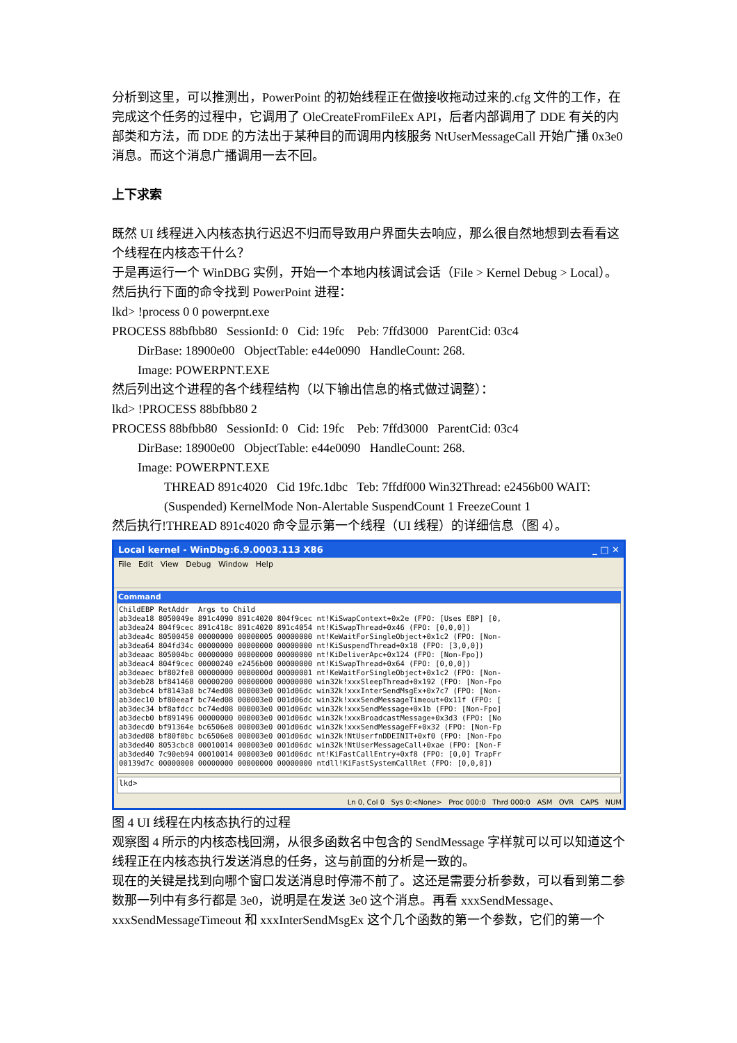分析到这里，可以推测出，PowerPoint 的初始线程正在做接收拖动过来的.cfg 文件的工作，在完成这个任务的过程中，它调用了 OleCreateFromFileEx API，后者内部调用了 DDE 有关的内部类和方法，而 DDE 的方法出于某种目的而调用内核服务 NtUserMessageCall 开始广播 0x3e0 消息。而这个消息广播调用一去不回。
上下求索
既然 UI 线程进入内核态执行迟迟不归而导致用户界面失去响应，那么很自然地想到去看看这个线程在内核态干什么？
于是再运行一个 WinDBG 实例，开始一个本地内核调试会话（File > Kernel Debug > Local）。然后执行下面的命令找到 PowerPoint 进程：
lkd> !process 0 0 powerpnt.exe
PROCESS 88bfbb80 SessionId: 0 Cid: 19fc Peb: 7ffd3000 ParentCid: 03c4
DirBase: 18900e00 ObjectTable: e44e0090 HandleCount: 268.
Image: POWERPNT.EXE
然后列出这个进程的各个线程结构（以下输出信息的格式做过调整）：
lkd> !PROCESS 88bfbb80 2
PROCESS 88bfbb80 SessionId: 0 Cid: 19fc Peb: 7ffd3000 ParentCid: 03c4
DirBase: 18900e00 ObjectTable: e44e0090 HandleCount: 268.
Image: POWERPNT.EXE
THREAD 891c4020 Cid 19fc.1dbc Teb: 7ffdf000 Win32Thread: e2456b00 WAIT: (Suspended) KernelMode Non-Alertable SuspendCount 1 FreezeCount 1
然后执行!THREAD 891c4020 命令显示第一个线程（UI 线程）的详细信息（图 4）。
Local kernel - WinDbg:6.9.0003.113 X86 _ □ ✕
File Edit View Debug Window Help
Command
ChildEBP RetAddr  Args to Child
ab3dea18 8050049e 891c4090 891c4020 804f9cec nt!KiSwapContext+0x2e (FPO: [Uses EBP] [0,
ab3dea24 804f9cec 891c418c 891c4020 891c4054 nt!KiSwapThread+0x46 (FPO: [0,0,0])
ab3dea4c 80500450 00000000 00000005 00000000 nt!KeWaitForSingleObject+0x1c2 (FPO: [Non-
ab3dea64 804fd34c 00000000 00000000 00000000 nt!KiSuspendThread+0x18 (FPO: [3,0,0])
ab3deaac 805004bc 00000000 00000000 00000000 nt!KiDeliverApc+0x124 (FPO: [Non-Fpo])
ab3deac4 804f9cec 00000240 e2456b00 00000000 nt!KiSwapThread+0x64 (FPO: [0,0,0])
ab3deaec bf802fe8 00000000 0000000d 00000001 nt!KeWaitForSingleObject+0x1c2 (FPO: [Non-
ab3deb28 bf841468 00000200 00000000 00000000 win32k!xxxSleepThread+0x192 (FPO: [Non-Fpo
ab3debc4 bf8143a8 bc74ed08 000003e0 001d06dc win32k!xxxInterSendMsgEx+0x7c7 (FPO: [Non-
ab3dec10 bf80eeaf bc74ed08 000003e0 001d06dc win32k!xxxSendMessageTimeout+0x11f (FPO: [
ab3dec34 bf8afdcc bc74ed08 000003e0 001d06dc win32k!xxxSendMessage+0x1b (FPO: [Non-Fpo]
ab3decb0 bf891496 00000000 000003e0 001d06dc win32k!xxxBroadcastMessage+0x3d3 (FPO: [No
ab3decd0 bf91364e bc6506e8 000003e0 001d06dc win32k!xxxSendMessageFF+0x32 (FPO: [Non-Fp
ab3ded08 bf80f0bc bc6506e8 000003e0 001d06dc win32k!NtUserfnDDEINIT+0xf0 (FPO: [Non-Fpo
ab3ded40 8053cbc8 00010014 000003e0 001d06dc win32k!NtUserMessageCall+0xae (FPO: [Non-F
ab3ded40 7c90eb94 00010014 000003e0 001d06dc nt!KiFastCallEntry+0xf8 (FPO: [0,0] TrapFr
00139d7c 00000000 00000000 00000000 00000000 ntdll!KiFastSystemCallRet (FPO: [0,0,0])
lkd>
Ln 0, Col 0 Sys 0:<None> Proc 000:0 Thrd 000:0 ASM OVR CAPS NUM
图 4 UI 线程在内核态执行的过程
观察图 4 所示的内核态栈回溯，从很多函数名中包含的 SendMessage 字样就可以可以知道这个线程正在内核态执行发送消息的任务，这与前面的分析是一致的。
现在的关键是找到向哪个窗口发送消息时停滞不前了。这还是需要分析参数，可以看到第二参数那一列中有多行都是 3e0，说明是在发送 3e0 这个消息。再看 xxxSendMessage、xxxSendMessageTimeout 和 xxxInterSendMsgEx 这个几个函数的第一个参数，它们的第一个